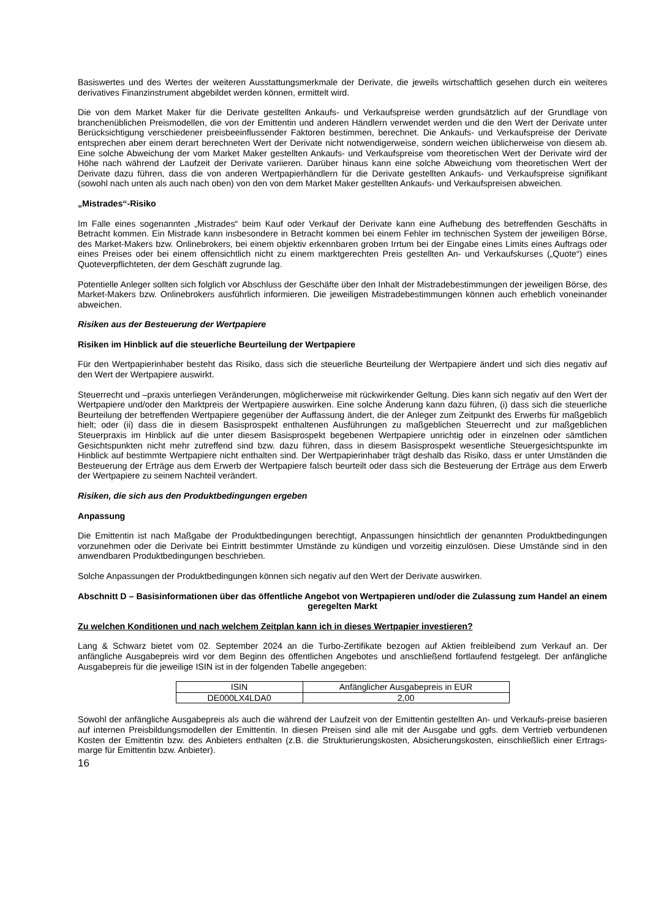Basiswertes und des Wertes der weiteren Ausstattungsmerkmale der Derivate, die jeweils wirtschaftlich gesehen durch ein weiteres derivatives Finanzinstrument abgebildet werden können, ermittelt wird.
Die von dem Market Maker für die Derivate gestellten Ankaufs- und Verkaufspreise werden grundsätzlich auf der Grundlage von branchenüblichen Preismodellen, die von der Emittentin und anderen Händlern verwendet werden und die den Wert der Derivate unter Berücksichtigung verschiedener preisbeeinflussender Faktoren bestimmen, berechnet. Die Ankaufs- und Verkaufspreise der Derivate entsprechen aber einem derart berechneten Wert der Derivate nicht notwendigerweise, sondern weichen üblicherweise von diesem ab. Eine solche Abweichung der vom Market Maker gestellten Ankaufs- und Verkaufspreise vom theoretischen Wert der Derivate wird der Höhe nach während der Laufzeit der Derivate variieren. Darüber hinaus kann eine solche Abweichung vom theoretischen Wert der Derivate dazu führen, dass die von anderen Wertpapierhändlern für die Derivate gestellten Ankaufs- und Verkaufspreise signifikant (sowohl nach unten als auch nach oben) von den von dem Market Maker gestellten Ankaufs- und Verkaufspreisen abweichen.
„Mistrades“-Risiko
Im Falle eines sogenannten „Mistrades“ beim Kauf oder Verkauf der Derivate kann eine Aufhebung des betreffenden Geschäfts in Betracht kommen. Ein Mistrade kann insbesondere in Betracht kommen bei einem Fehler im technischen System der jeweiligen Börse, des Market-Makers bzw. Onlinebrokers, bei einem objektiv erkennbaren groben Irrtum bei der Eingabe eines Limits eines Auftrags oder eines Preises oder bei einem offensichtlich nicht zu einem marktgerechten Preis gestellten An- und Verkaufskurses („Quote“) eines Quoteverpflichteten, der dem Geschäft zugrunde lag.
Potentielle Anleger sollten sich folglich vor Abschluss der Geschäfte über den Inhalt der Mistradebestimmungen der jeweiligen Börse, des Market-Makers bzw. Onlinebrokers ausführlich informieren. Die jeweiligen Mistradebestimmungen können auch erheblich voneinander abweichen.
Risiken aus der Besteuerung der Wertpapiere
Risiken im Hinblick auf die steuerliche Beurteilung der Wertpapiere
Für den Wertpapierinhaber besteht das Risiko, dass sich die steuerliche Beurteilung der Wertpapiere ändert und sich dies negativ auf den Wert der Wertpapiere auswirkt.
Steuerrecht und –praxis unterliegen Veränderungen, möglicherweise mit rückwirkender Geltung. Dies kann sich negativ auf den Wert der Wertpapiere und/oder den Marktpreis der Wertpapiere auswirken. Eine solche Änderung kann dazu führen, (i) dass sich die steuerliche Beurteilung der betreffenden Wertpapiere gegenüber der Auffassung ändert, die der Anleger zum Zeitpunkt des Erwerbs für maßgeblich hielt; oder (ii) dass die in diesem Basisprospekt enthaltenen Ausführungen zu maßgeblichen Steuerrecht und zur maßgeblichen Steuerpraxis im Hinblick auf die unter diesem Basisprospekt begebenen Wertpapiere unrichtig oder in einzelnen oder sämtlichen Gesichtspunkten nicht mehr zutreffend sind bzw. dazu führen, dass in diesem Basisprospekt wesentliche Steuergesichtspunkte im Hinblick auf bestimmte Wertpapiere nicht enthalten sind. Der Wertpapierinhaber trägt deshalb das Risiko, dass er unter Umständen die Besteuerung der Erträge aus dem Erwerb der Wertpapiere falsch beurteilt oder dass sich die Besteuerung der Erträge aus dem Erwerb der Wertpapiere zu seinem Nachteil verändert.
Risiken, die sich aus den Produktbedingungen ergeben
Anpassung
Die Emittentin ist nach Maßgabe der Produktbedingungen berechtigt, Anpassungen hinsichtlich der genannten Produktbedingungen vorzunehmen oder die Derivate bei Eintritt bestimmter Umstände zu kündigen und vorzeitig einzulösen. Diese Umstände sind in den anwendbaren Produktbedingungen beschrieben.
Solche Anpassungen der Produktbedingungen können sich negativ auf den Wert der Derivate auswirken.
Abschnitt D – Basisinformationen über das öffentliche Angebot von Wertpapieren und/oder die Zulassung zum Handel an einem geregelten Markt
Zu welchen Konditionen und nach welchem Zeitplan kann ich in dieses Wertpapier investieren?
Lang & Schwarz bietet vom 02. September 2024 an die Turbo-Zertifikate bezogen auf Aktien freibleibend zum Verkauf an. Der anfängliche Ausgabepreis wird vor dem Beginn des öffentlichen Angebotes und anschließend fortlaufend festgelegt. Der anfängliche Ausgabepreis für die jeweilige ISIN ist in der folgenden Tabelle angegeben:
| ISIN | Anfänglicher Ausgabepreis in EUR |
| --- | --- |
| DE000LX4LDA0 | 2,00 |
Sowohl der anfängliche Ausgabepreis als auch die während der Laufzeit von der Emittentin gestellten An- und Verkaufs-preise basieren auf internen Preisbildungsmodellen der Emittentin. In diesen Preisen sind alle mit der Ausgabe und ggfs. dem Vertrieb verbundenen Kosten der Emittentin bzw. des Anbieters enthalten (z.B. die Strukturierungskosten, Absicherungskosten, einschließlich einer Ertrags-marge für Emittentin bzw. Anbieter).
16